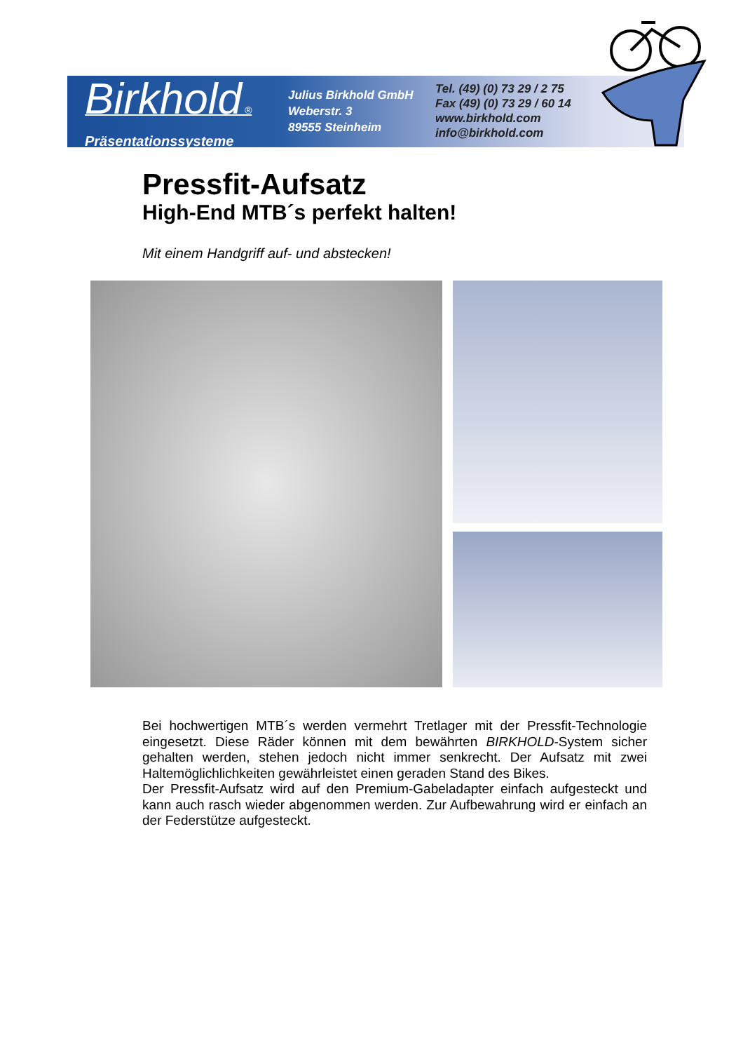Birkhold ®
Präsentationssysteme
Julius Birkhold GmbH
Weberstr. 3
89555 Steinheim
Tel. (49) (0) 73 29 / 2 75
Fax (49) (0) 73 29 / 60 14
www.birkhold.com
info@birkhold.com
Pressfit-Aufsatz
High-End MTB´s perfekt halten!
Mit einem Handgriff auf- und abstecken!
Bei hochwertigen MTB´s werden vermehrt Tretlager mit der Pressfit-Technologie eingesetzt. Diese Räder können mit dem bewährten BIRKHOLD-System sicher gehalten werden, stehen jedoch nicht immer senkrecht. Der Aufsatz mit zwei Haltemöglichlichkeiten gewährleistet einen geraden Stand des Bikes.
Der Pressfit-Aufsatz wird auf den Premium-Gabeladapter einfach aufgesteckt und kann auch rasch wieder abgenommen werden. Zur Aufbewahrung wird er einfach an der Federstütze aufgesteckt.